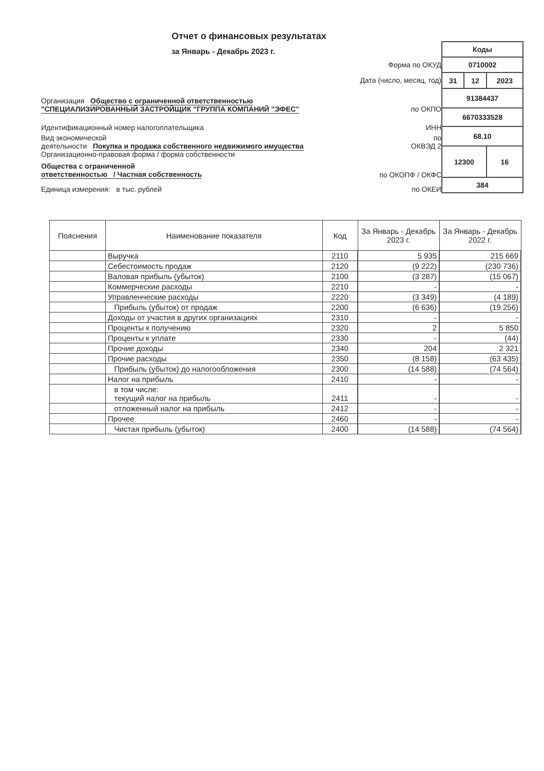Отчет о финансовых результатах
за Январь - Декабрь 2023 г.
Форма по ОКУД
Дата (число, месяц, год)
Организация Общество с ограниченной ответственностью
"СПЕЦИАЛИЗИРОВАННЫЙ ЗАСТРОЙЩИК "ГРУППА КОМПАНИЙ "ЭФЕС" по ОКПО
Идентификационный номер налогоплательщика ИНН
Вид экономической
деятельности Покупка и продажа собственного недвижимого имущества по
ОКВЭД 2
Организационно-правовая форма / форма собственности
Общества с ограниченной
ответственностью / Частная собственность по ОКОПФ / ОКФС
Единица измерения: в тыс. рублей по ОКЕИ
| Коды | | |
| 0710002 | | |
| 31 | 12 | 2023 |
| 91384437 | | |
| 6670333528 | | |
| 68.10 | | |
| 12300 | | 16 |
| 384 | | |
| Пояснения | Наименование показателя | Код | За Январь - Декабрь 2023 г. | За Январь - Декабрь 2022 г. |
| --- | --- | --- | --- | --- |
| | Выручка | 2110 | 5 935 | 215 669 |
| | Себестоимость продаж | 2120 | (9 222) | (230 736) |
| | Валовая прибыль (убыток) | 2100 | (3 287) | (15 067) |
| | Коммерческие расходы | 2210 | - | - |
| | Управленческие расходы | 2220 | (3 349) | (4 189) |
| | Прибыль (убыток) от продаж | 2200 | (6 636) | (19 256) |
| | Доходы от участия в других организациях | 2310 | - | - |
| | Проценты к получению | 2320 | 2 | 5 850 |
| | Проценты к уплате | 2330 | - | (44) |
| | Прочие доходы | 2340 | 204 | 2 321 |
| | Прочие расходы | 2350 | (8 158) | (63 435) |
| | Прибыль (убыток) до налогообложения | 2300 | (14 588) | (74 564) |
| | Налог на прибыль | 2410 | - | - |
| | в том числе: текущий налог на прибыль | 2411 | - | - |
| | отложенный налог на прибыль | 2412 | - | - |
| | Прочее | 2460 | - | - |
| | Чистая прибыль (убыток) | 2400 | (14 588) | (74 564) |